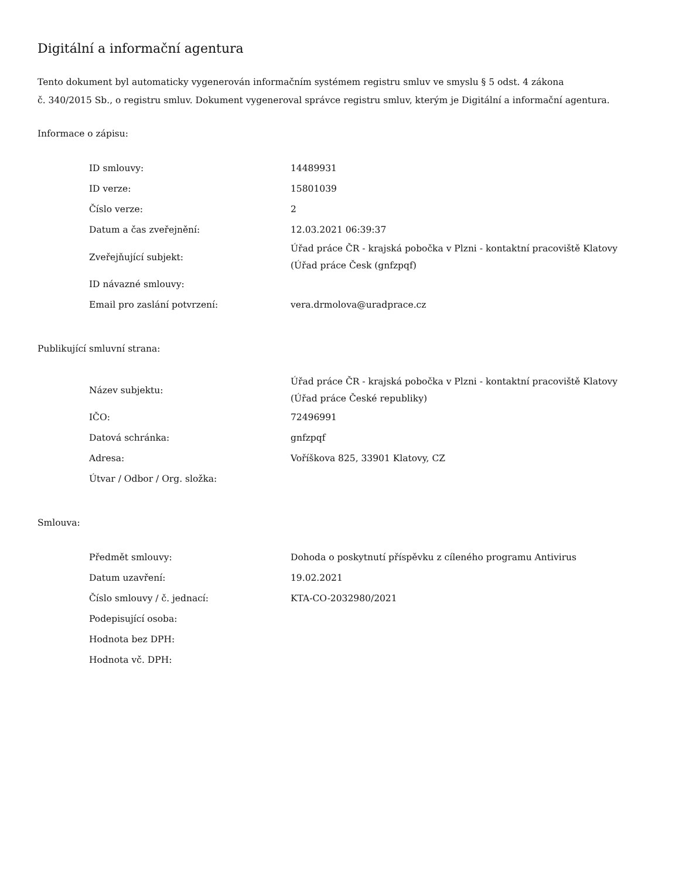Digitální a informační agentura
Tento dokument byl automaticky vygenerován informačním systémem registru smluv ve smyslu § 5 odst. 4 zákona
č. 340/2015 Sb., o registru smluv. Dokument vygeneroval správce registru smluv, kterým je Digitální a informační agentura.
Informace o zápisu:
| ID smlouvy: | 14489931 |
| ID verze: | 15801039 |
| Číslo verze: | 2 |
| Datum a čas zveřejnění: | 12.03.2021 06:39:37 |
| Zveřejňující subjekt: | Úřad práce ČR - krajská pobočka v Plzni - kontaktní pracoviště Klatovy (Úřad práce Česk (gnfzpqf) |
| ID návazné smlouvy: | |
| Email pro zaslání potvrzení: | vera.drmolova@uradprace.cz |
Publikující smluvní strana:
| Název subjektu: | Úřad práce ČR - krajská pobočka v Plzni - kontaktní pracoviště Klatovy (Úřad práce České republiky) |
| IČO: | 72496991 |
| Datová schránka: | gnfzpqf |
| Adresa: | Voříškova 825, 33901 Klatovy, CZ |
| Útvar / Odbor / Org. složka: | |
Smlouva:
| Předmět smlouvy: | Dohoda o poskytnutí příspěvku z cíleného programu Antivirus |
| Datum uzavření: | 19.02.2021 |
| Číslo smlouvy / č. jednací: | KTA-CO-2032980/2021 |
| Podepisující osoba: | |
| Hodnota bez DPH: | |
| Hodnota vč. DPH: | |